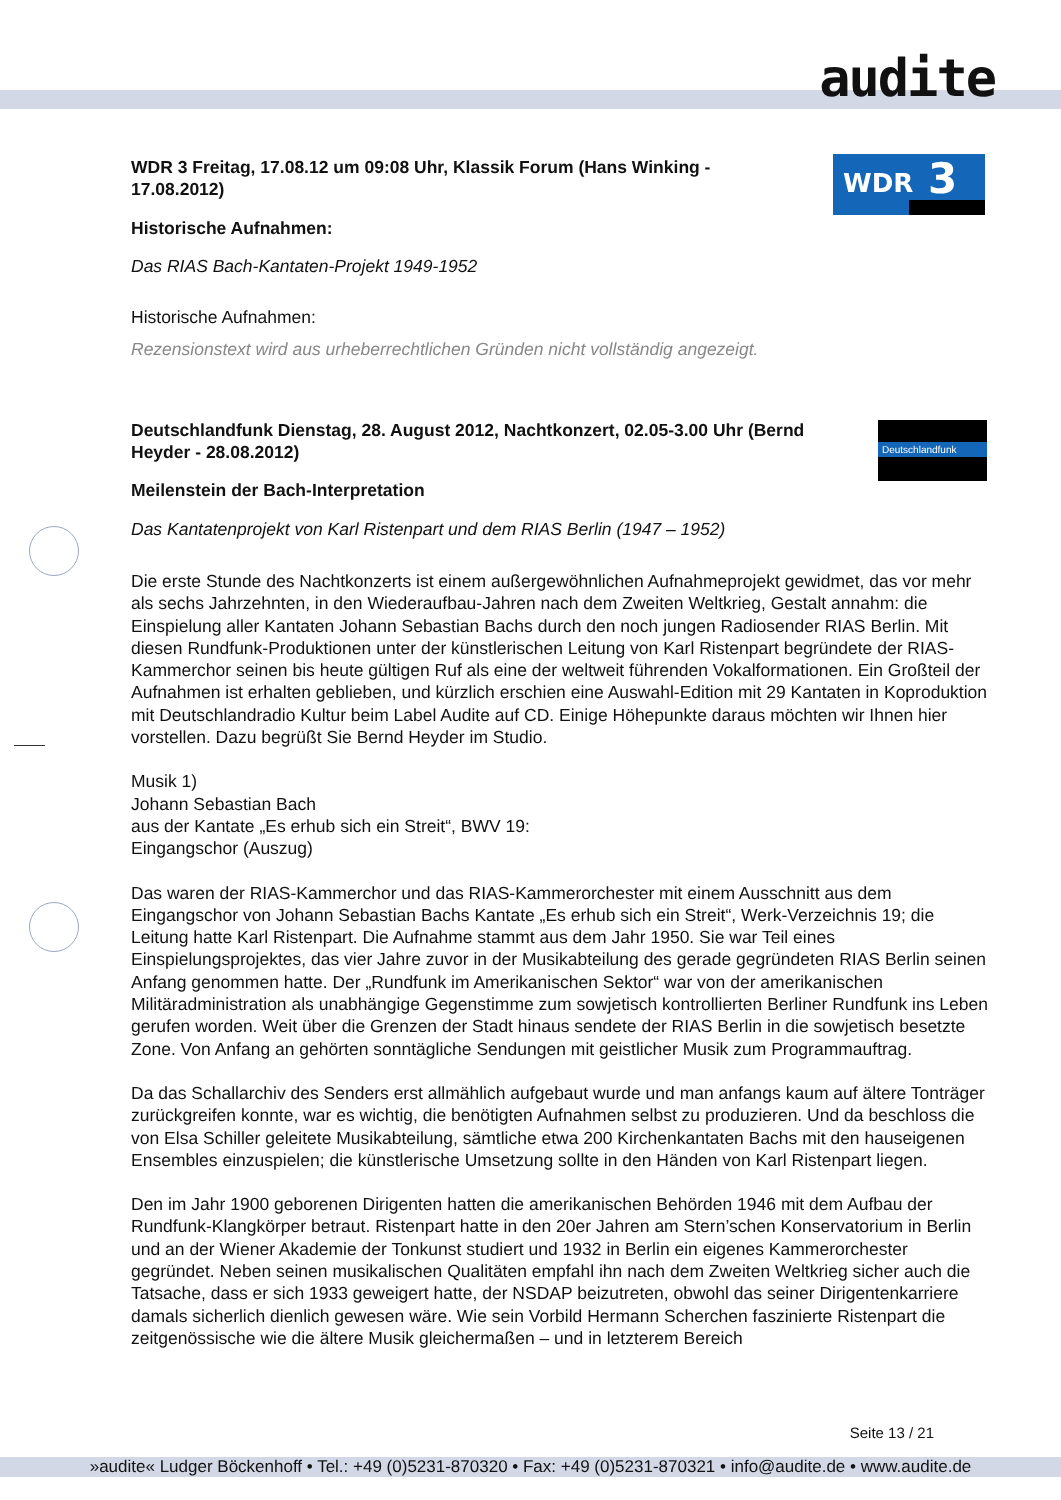audite
WDR 3
Deutschlandfunk
WDR 3 Freitag, 17.08.12 um 09:08 Uhr, Klassik Forum (Hans Winking - 17.08.2012)
Historische Aufnahmen:
Das RIAS Bach-Kantaten-Projekt 1949-1952
Historische Aufnahmen:
Rezensionstext wird aus urheberrechtlichen Gründen nicht vollständig angezeigt.
Deutschlandfunk Dienstag, 28. August 2012, Nachtkonzert, 02.05-3.00 Uhr (Bernd Heyder - 28.08.2012)
Meilenstein der Bach-Interpretation
Das Kantatenprojekt von Karl Ristenpart und dem RIAS Berlin (1947 – 1952)
Die erste Stunde des Nachtkonzerts ist einem außergewöhnlichen Aufnahmeprojekt gewidmet, das vor mehr als sechs Jahrzehnten, in den Wiederaufbau-Jahren nach dem Zweiten Weltkrieg, Gestalt annahm: die Einspielung aller Kantaten Johann Sebastian Bachs durch den noch jungen Radiosender RIAS Berlin. Mit diesen Rundfunk-Produktionen unter der künstlerischen Leitung von Karl Ristenpart begründete der RIAS-Kammerchor seinen bis heute gültigen Ruf als eine der weltweit führenden Vokalformationen. Ein Großteil der Aufnahmen ist erhalten geblieben, und kürzlich erschien eine Auswahl-Edition mit 29 Kantaten in Koproduktion mit Deutschlandradio Kultur beim Label Audite auf CD. Einige Höhepunkte daraus möchten wir Ihnen hier vorstellen. Dazu begrüßt Sie Bernd Heyder im Studio.
Musik 1)
Johann Sebastian Bach
aus der Kantate „Es erhub sich ein Streit“, BWV 19:
Eingangschor (Auszug)
Das waren der RIAS-Kammerchor und das RIAS-Kammerorchester mit einem Ausschnitt aus dem Eingangschor von Johann Sebastian Bachs Kantate „Es erhub sich ein Streit“, Werk-Verzeichnis 19; die Leitung hatte Karl Ristenpart. Die Aufnahme stammt aus dem Jahr 1950. Sie war Teil eines Einspielungsprojektes, das vier Jahre zuvor in der Musikabteilung des gerade gegründeten RIAS Berlin seinen Anfang genommen hatte. Der „Rundfunk im Amerikanischen Sektor“ war von der amerikanischen Militäradministration als unabhängige Gegenstimme zum sowjetisch kontrollierten Berliner Rundfunk ins Leben gerufen worden. Weit über die Grenzen der Stadt hinaus sendete der RIAS Berlin in die sowjetisch besetzte Zone. Von Anfang an gehörten sonntägliche Sendungen mit geistlicher Musik zum Programmauftrag.
Da das Schallarchiv des Senders erst allmählich aufgebaut wurde und man anfangs kaum auf ältere Tonträger zurückgreifen konnte, war es wichtig, die benötigten Aufnahmen selbst zu produzieren. Und da beschloss die von Elsa Schiller geleitete Musikabteilung, sämtliche etwa 200 Kirchenkantaten Bachs mit den hauseigenen Ensembles einzuspielen; die künstlerische Umsetzung sollte in den Händen von Karl Ristenpart liegen.
Den im Jahr 1900 geborenen Dirigenten hatten die amerikanischen Behörden 1946 mit dem Aufbau der Rundfunk-Klangkörper betraut. Ristenpart hatte in den 20er Jahren am Stern’schen Konservatorium in Berlin und an der Wiener Akademie der Tonkunst studiert und 1932 in Berlin ein eigenes Kammerorchester gegründet. Neben seinen musikalischen Qualitäten empfahl ihn nach dem Zweiten Weltkrieg sicher auch die Tatsache, dass er sich 1933 geweigert hatte, der NSDAP beizutreten, obwohl das seiner Dirigentenkarriere damals sicherlich dienlich gewesen wäre. Wie sein Vorbild Hermann Scherchen faszinierte Ristenpart die zeitgenössische wie die ältere Musik gleichermaßen – und in letzterem Bereich
Seite 13 / 21
»audite« Ludger Böckenhoff • Tel.: +49 (0)5231-870320 • Fax: +49 (0)5231-870321 • info@audite.de • www.audite.de